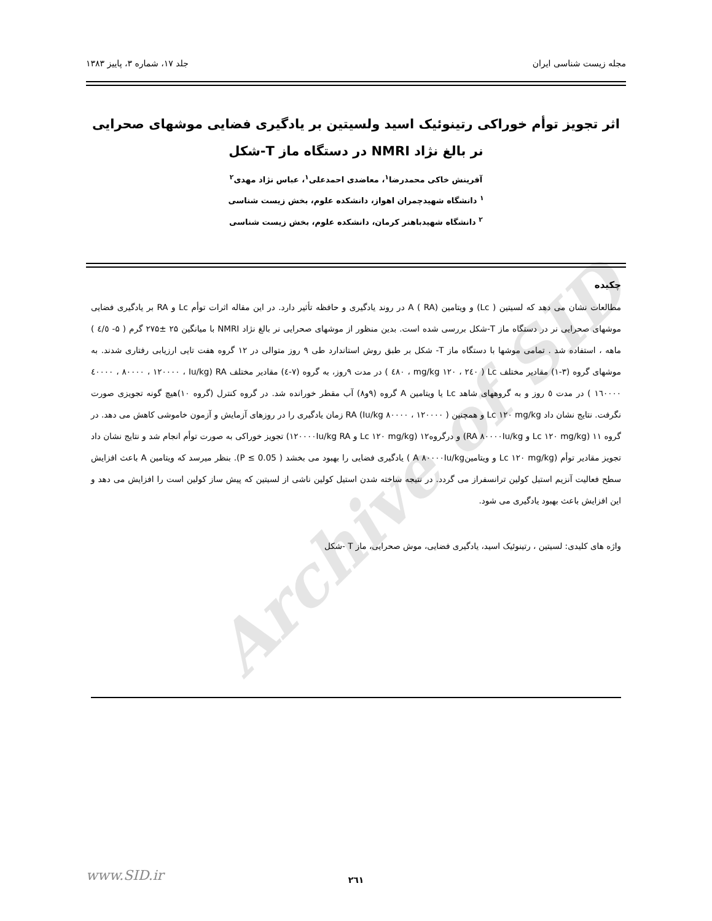Archive of SID
مجله زیست شناسی ایران جلد ۱۷، شماره ۳، پاییز ۱۳۸۳
اثر تجویز توأم خوراکی رتینوئیک اسید ولسیتین بر یادگیری فضایی موشهای صحرایی نر بالغ نژاد NMRI در دستگاه ماز T-شکل
آفرینش خاکی محمدرضا<sup>۱</sup>، معاضدی احمدعلی<sup>۱</sup>، عباس نژاد مهدی<sup>۲</sup>
<sup>۱</sup> دانشگاه شهیدچمران اهواز، دانشکده علوم، بخش زیست شناسی
<sup>۲</sup> دانشگاه شهیدباهنر کرمان، دانشکده علوم، بخش زیست شناسی
چکیده
مطالعات نشان می دهد که لسیتین ( Lc) و ویتامین A ( RA) در روند یادگیری و حافظه تأثیر دارد. در این مقاله اثرات توأم Lc و RA بر یادگیری فضایی موشهای صحرایی نر در دستگاه ماز T-شکل بررسی شده است. بدین منظور از موشهای صحرایی نر بالغ نژاد NMRI با میانگین ۲۵ ±۲۷۵ گرم ( ۵- ٤/٥ ) ماهه ، استفاده شد . تمامی موشها با دستگاه ماز T- شکل بر طبق روش استاندارد طی ۹ روز متوالی در ۱۲ گروه هفت تایی ارزیابی رفتاری شدند. به موشهای گروه (۳-۱) مقادیر مختلف Lc ( mg/kg ۱۲۰ ، ۲٤۰ ، ٤۸۰ ) در مدت ۹روز، به گروه (۷-٤) مقادیر مختلف RA (Iu/kg ٤۰۰۰۰ ، ۸۰۰۰۰ ، ۱۲۰۰۰۰ ، ۱٦۰۰۰۰ ) در مدت ٥ روز و به گروههای شاهد Lc یا ویتامین A گروه (۹و۸) آب مقطر خورانده شد. در گروه کنترل (گروه ۱۰)هیچ گونه تجویزی صورت نگرفت. نتایج نشان داد Lc ۱۲۰ mg/kg و همچنین ( Iu/kg ۸۰۰۰۰ ، ۱۲۰۰۰۰) RA زمان یادگیری را در روزهای آزمایش و آزمون خاموشی کاهش می دهد. در گروه ۱۱ (Lc ۱۲۰ mg/kg و RA ۸۰۰۰۰Iu/kg) و درگروه۱۲ (Lc ۱۲۰ mg/kg و ۱۲۰۰۰۰Iu/kg RA) تجویز خوراکی به صورت توأم انجام شد و نتایج نشان داد تجویز مقادیر توأم (Lc ۱۲۰ mg/kg و ویتامینA ۸۰۰۰۰Iu/kg ) یادگیری فضایی را بهبود می بخشد ( P ≤ 0.05). بنظر میرسد که ویتامین A باعث افزایش سطح فعالیت آنزیم استیل کولین ترانسفراز می گردد. در نتیجه ساخته شدن استیل کولین ناشی از لسیتین که پیش ساز کولین است را افزایش می دهد و این افزایش باعث بهبود یادگیری می شود.
واژه های کلیدی: لسیتین ، رتینوئیک اسید، یادگیری فضایی، موش صحرایی، ماز T -شکل
۲٦۱
www.SID.ir